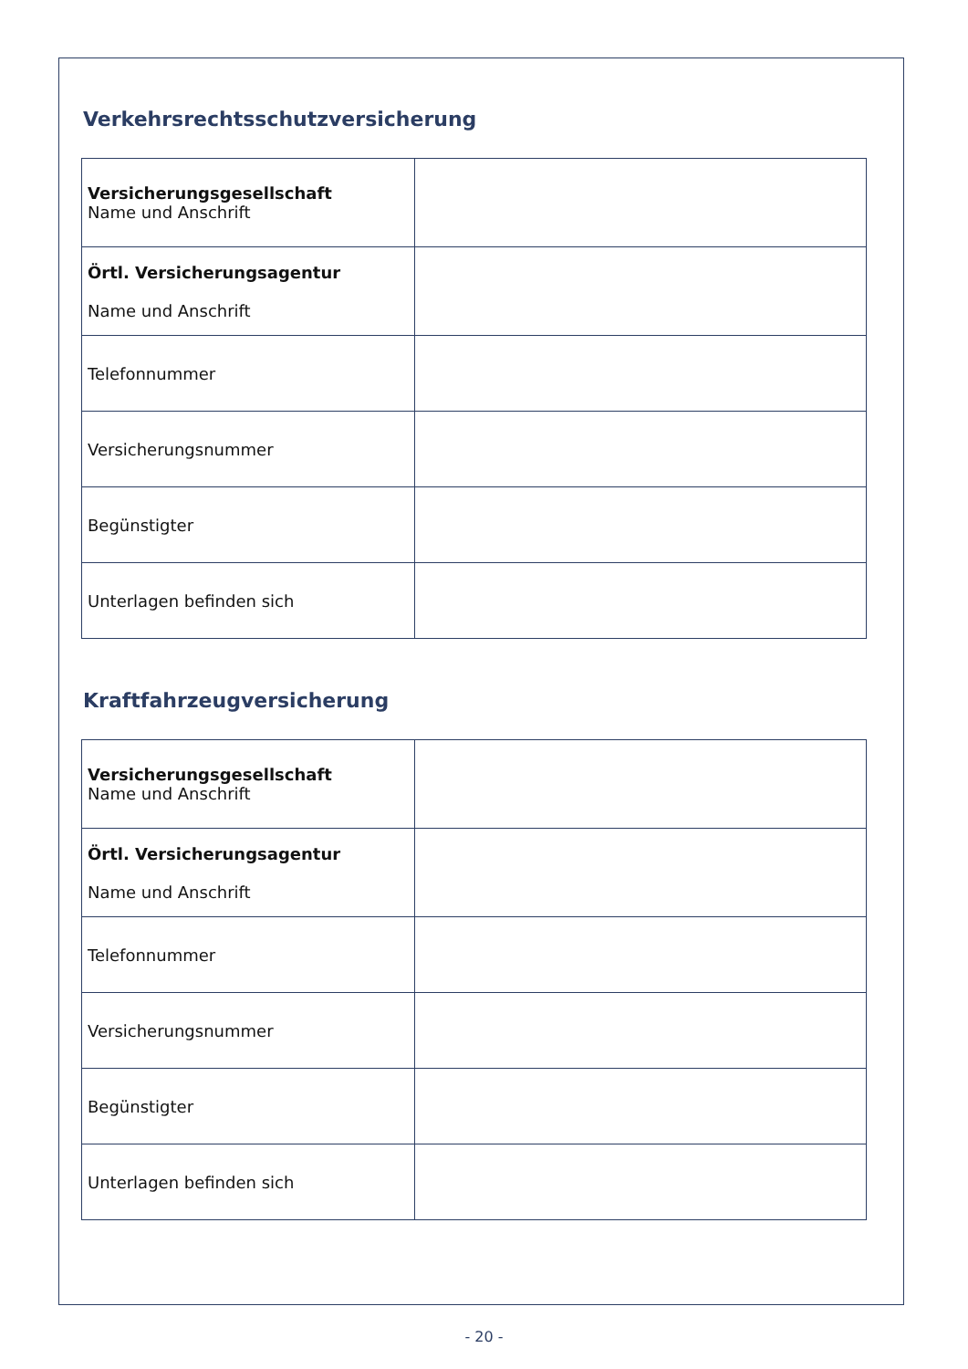Verkehrsrechtsschutzversicherung
| Versicherungsgesellschaft Name und Anschrift | |
| Örtl. Versicherungsagentur Name und Anschrift | |
| Telefonnummer | |
| Versicherungsnummer | |
| Begünstigter | |
| Unterlagen befinden sich | |
Kraftfahrzeugversicherung
| Versicherungsgesellschaft Name und Anschrift | |
| Örtl. Versicherungsagentur Name und Anschrift | |
| Telefonnummer | |
| Versicherungsnummer | |
| Begünstigter | |
| Unterlagen befinden sich | |
- 20 -